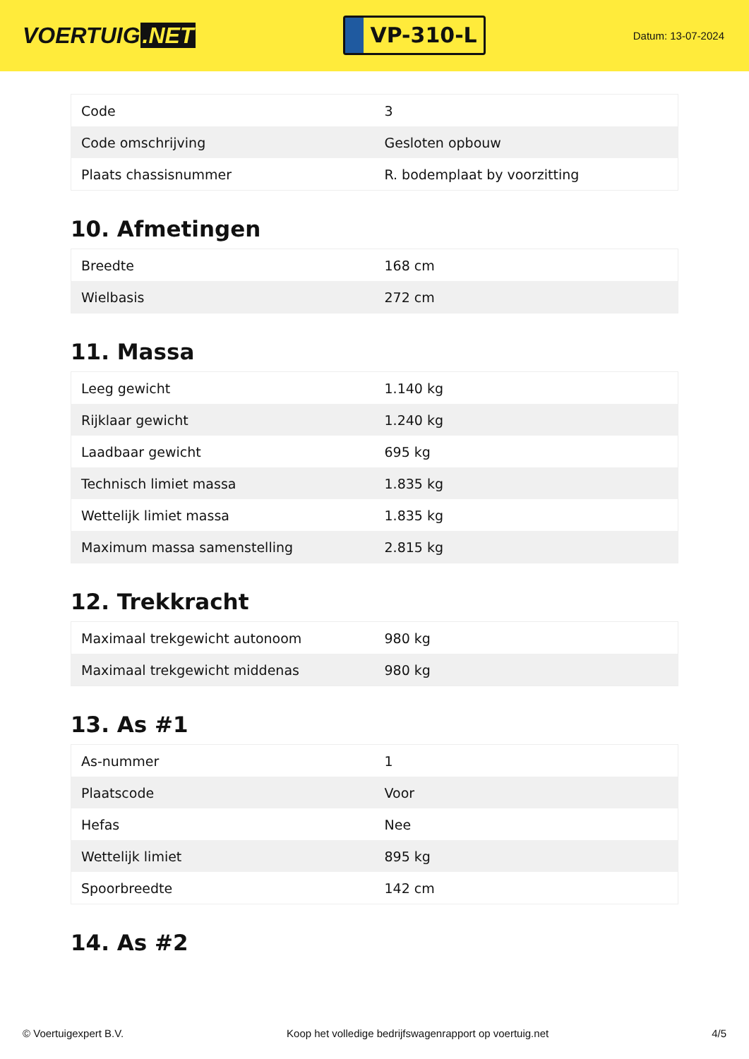VOERTUIG.NET
VP-310-L
Datum: 13-07-2024
| Code | 3 |
| Code omschrijving | Gesloten opbouw |
| Plaats chassisnummer | R. bodemplaat by voorzitting |
10. Afmetingen
| Breedte | 168 cm |
| Wielbasis | 272 cm |
11. Massa
| Leeg gewicht | 1.140 kg |
| Rijklaar gewicht | 1.240 kg |
| Laadbaar gewicht | 695 kg |
| Technisch limiet massa | 1.835 kg |
| Wettelijk limiet massa | 1.835 kg |
| Maximum massa samenstelling | 2.815 kg |
12. Trekkracht
| Maximaal trekgewicht autonoom | 980 kg |
| Maximaal trekgewicht middenas | 980 kg |
13. As #1
| As-nummer | 1 |
| Plaatscode | Voor |
| Hefas | Nee |
| Wettelijk limiet | 895 kg |
| Spoorbreedte | 142 cm |
14. As #2
© Voertuigexpert B.V. Koop het volledige bedrijfswagenrapport op voertuig.net 4/5